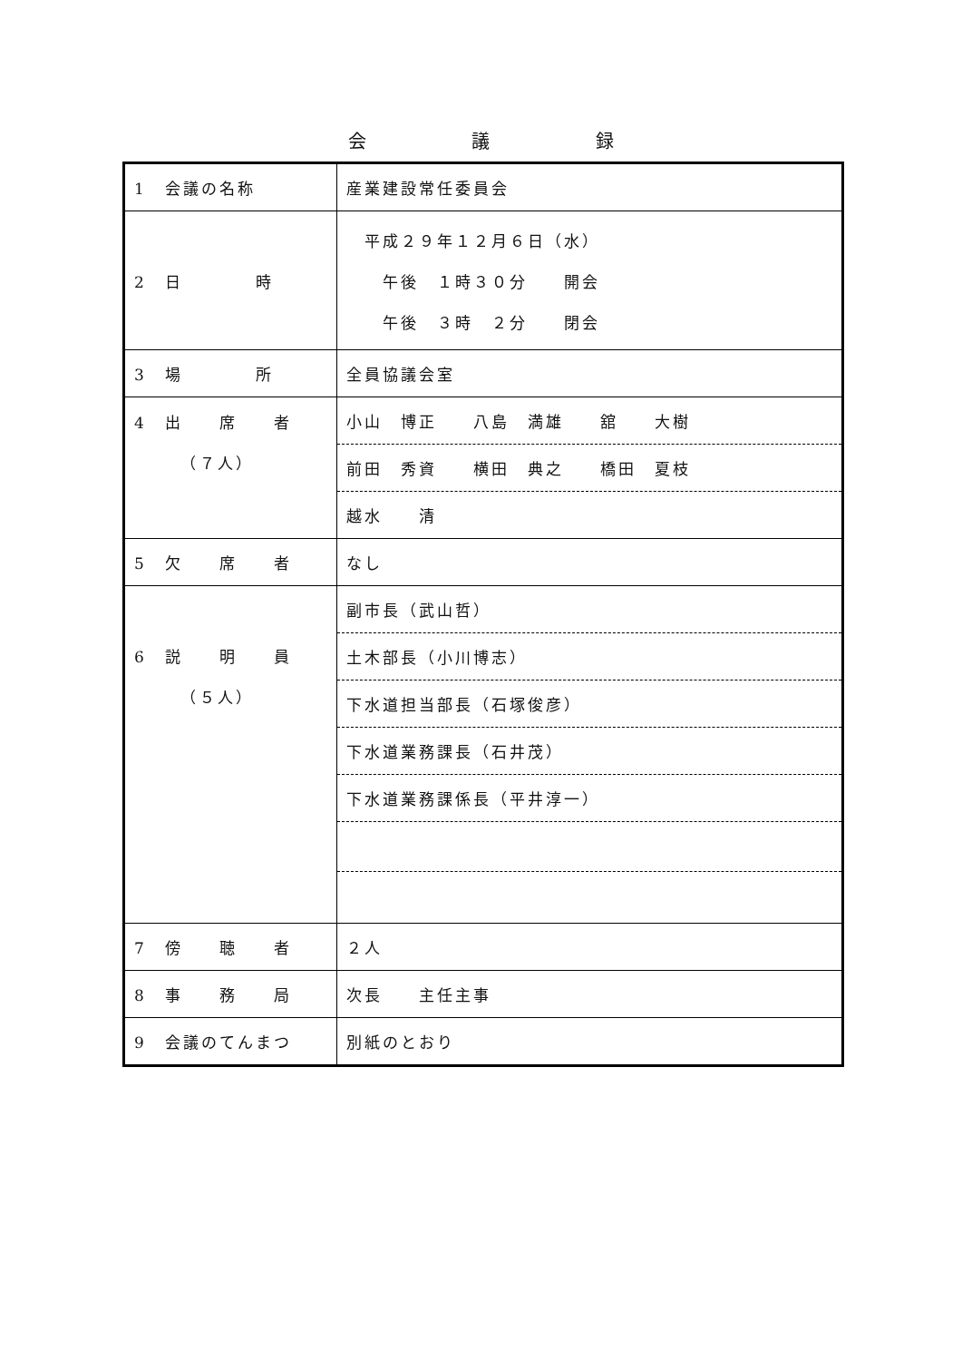会 議 録
| 1 会議の名称 | 産業建設常任委員会 |
| 2 日 時 | 平成２９年１２月６日（水） 午後 １時３０分 開会 午後 ３時 ２分 閉会 |
| 3 場 所 | 全員協議会室 |
| 4 出 席 者 （７人） | 小山 博正 八島 満雄 舘 大樹 |
| | 前田 秀資 横田 典之 橋田 夏枝 |
| | 越水 清 |
| 5 欠 席 者 | なし |
| 6 説 明 員 （５人） | 副市長（武山哲） |
| | 土木部長（小川博志） |
| | 下水道担当部長（石塚俊彦） |
| | 下水道業務課長（石井茂） |
| | 下水道業務課係長（平井淳一） |
| 7 傍 聴 者 | ２人 |
| 8 事 務 局 | 次長 主任主事 |
| 9 会議のてんまつ | 別紙のとおり |